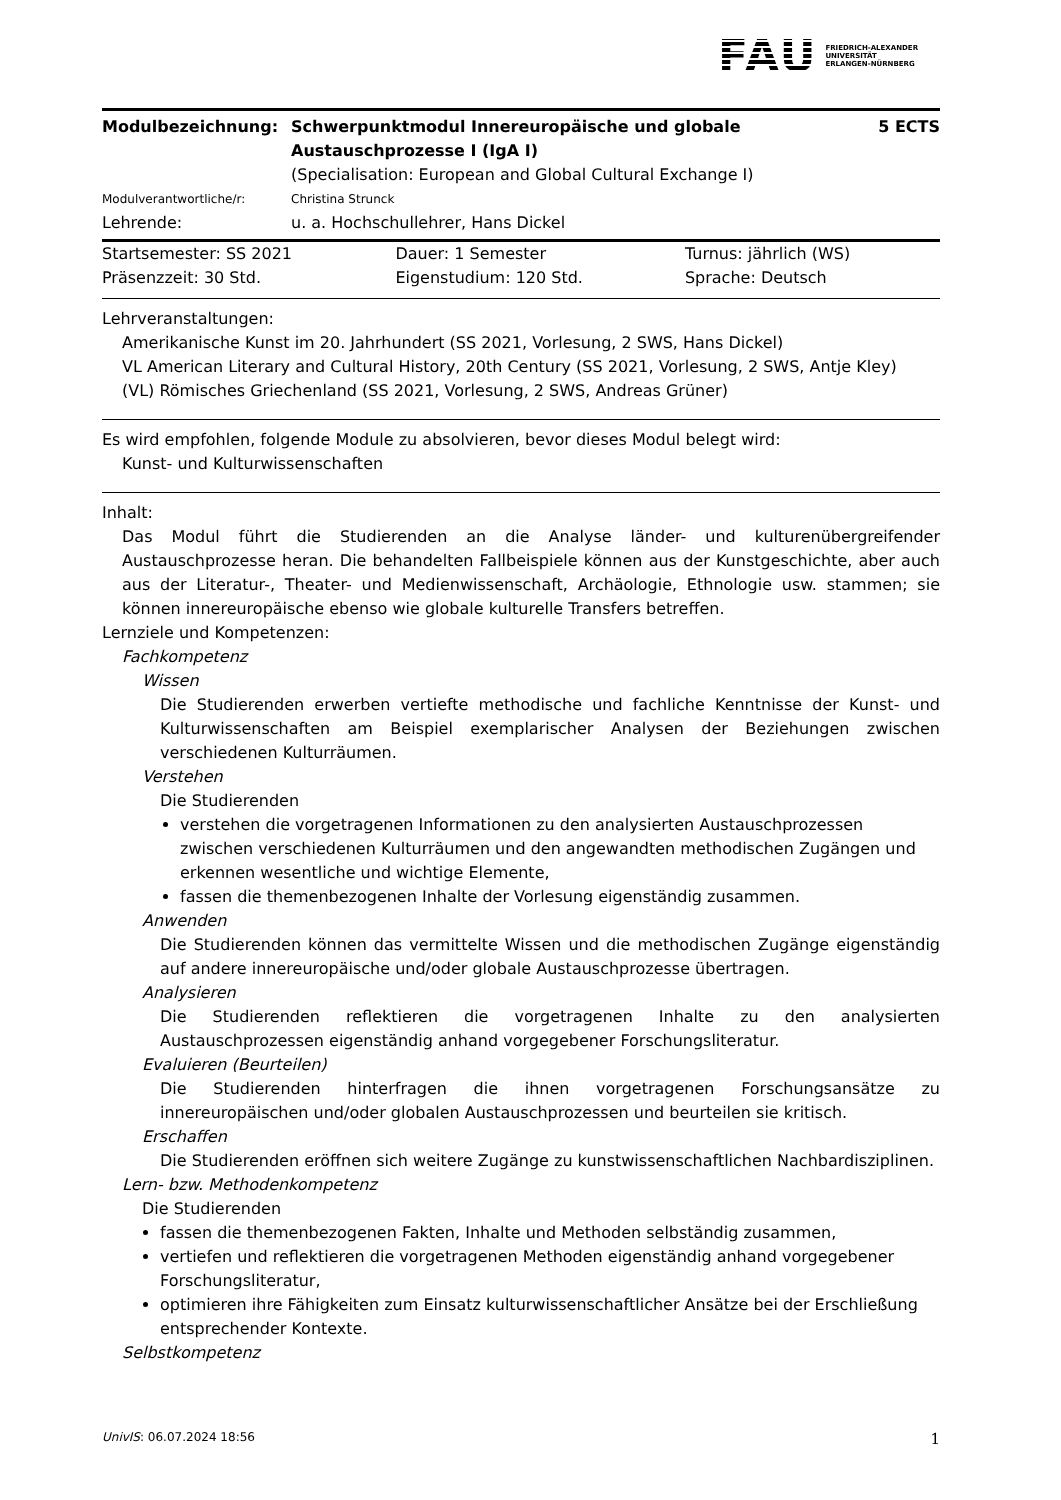FAU FRIEDRICH-ALEXANDER
UNIVERSITÄT
ERLANGEN-NÜRNBERG
| Modulbezeichnung: | Schwerpunktmodul Innereuropäische und globale Austauschprozesse I (IgA I) | 5 ECTS |
| | (Specialisation: European and Global Cultural Exchange I) | |
| Modulverantwortliche/r: | Christina Strunck | |
| Lehrende: | u. a. Hochschullehrer, Hans Dickel | |
| Startsemester: SS 2021 | Dauer: 1 Semester | Turnus: jährlich (WS) |
| Präsenzzeit: 30 Std. | Eigenstudium: 120 Std. | Sprache: Deutsch |
Lehrveranstaltungen:
Amerikanische Kunst im 20. Jahrhundert (SS 2021, Vorlesung, 2 SWS, Hans Dickel)
VL American Literary and Cultural History, 20th Century (SS 2021, Vorlesung, 2 SWS, Antje Kley)
(VL) Römisches Griechenland (SS 2021, Vorlesung, 2 SWS, Andreas Grüner)
Es wird empfohlen, folgende Module zu absolvieren, bevor dieses Modul belegt wird:
Kunst- und Kulturwissenschaften
Inhalt:
Das Modul führt die Studierenden an die Analyse länder- und kulturenübergreifender Austauschprozesse heran. Die behandelten Fallbeispiele können aus der Kunstgeschichte, aber auch aus der Literatur-, Theater- und Medienwissenschaft, Archäologie, Ethnologie usw. stammen; sie können innereuropäische ebenso wie globale kulturelle Transfers betreffen.
Lernziele und Kompetenzen:
Fachkompetenz
Wissen
Die Studierenden erwerben vertiefte methodische und fachliche Kenntnisse der Kunst- und Kulturwissenschaften am Beispiel exemplarischer Analysen der Beziehungen zwischen verschiedenen Kulturräumen.
Verstehen
Die Studierenden
verstehen die vorgetragenen Informationen zu den analysierten Austauschprozessen zwischen verschiedenen Kulturräumen und den angewandten methodischen Zugängen und erkennen wesentliche und wichtige Elemente,
fassen die themenbezogenen Inhalte der Vorlesung eigenständig zusammen.
Anwenden
Die Studierenden können das vermittelte Wissen und die methodischen Zugänge eigenständig auf andere innereuropäische und/oder globale Austauschprozesse übertragen.
Analysieren
Die Studierenden reflektieren die vorgetragenen Inhalte zu den analysierten Austauschprozessen eigenständig anhand vorgegebener Forschungsliteratur.
Evaluieren (Beurteilen)
Die Studierenden hinterfragen die ihnen vorgetragenen Forschungsansätze zu innereuropäischen und/oder globalen Austauschprozessen und beurteilen sie kritisch.
Erschaffen
Die Studierenden eröffnen sich weitere Zugänge zu kunstwissenschaftlichen Nachbardisziplinen.
Lern- bzw. Methodenkompetenz
Die Studierenden
fassen die themenbezogenen Fakten, Inhalte und Methoden selbständig zusammen,
vertiefen und reflektieren die vorgetragenen Methoden eigenständig anhand vorgegebener Forschungsliteratur,
optimieren ihre Fähigkeiten zum Einsatz kulturwissenschaftlicher Ansätze bei der Erschließung entsprechender Kontexte.
Selbstkompetenz
UnivIS: 06.07.2024 18:56 1